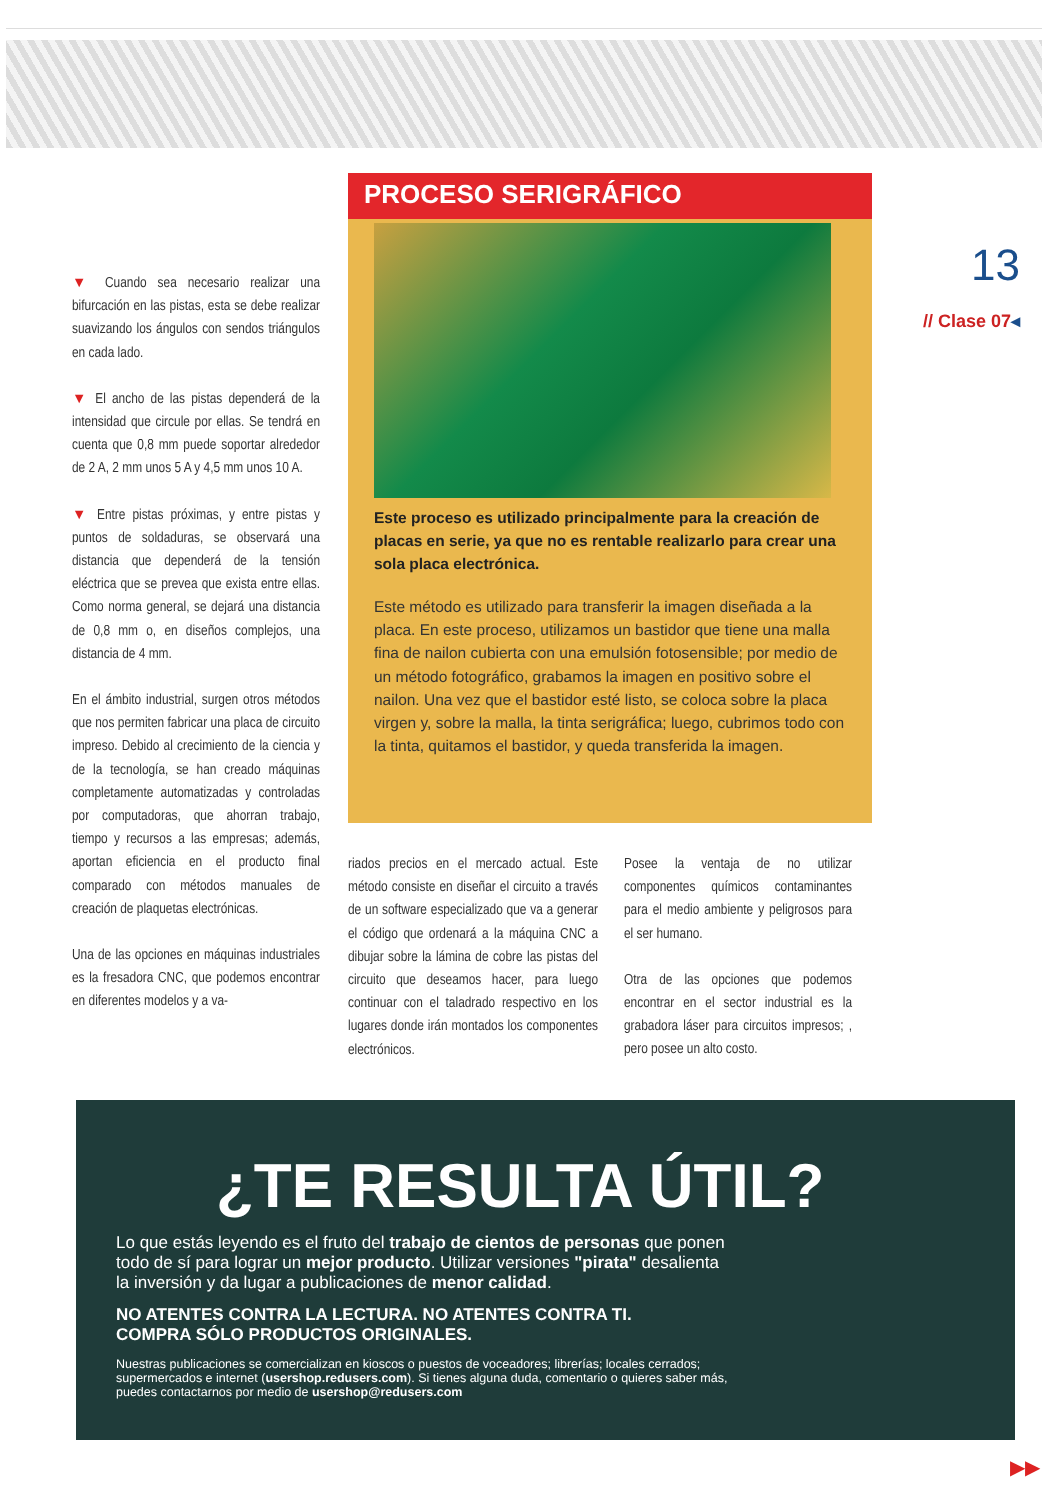▼ Cuando sea necesario realizar una bifurcación en las pistas, esta se debe realizar suavizando los ángulos con sendos triángulos en cada lado.
▼ El ancho de las pistas dependerá de la intensidad que circule por ellas. Se tendrá en cuenta que 0,8 mm puede soportar alrededor de 2 A, 2 mm unos 5 A y 4,5 mm unos 10 A.
▼ Entre pistas próximas, y entre pistas y puntos de soldaduras, se observará una distancia que dependerá de la tensión eléctrica que se prevea que exista entre ellas. Como norma general, se dejará una distancia de 0,8 mm o, en diseños complejos, una distancia de 4 mm.
En el ámbito industrial, surgen otros métodos que nos permiten fabricar una placa de circuito impreso. Debido al crecimiento de la ciencia y de la tecnología, se han creado máquinas completamente automatizadas y controladas por computadoras, que ahorran trabajo, tiempo y recursos a las empresas; además, aportan eficiencia en el producto final comparado con métodos manuales de creación de plaquetas electrónicas.
Una de las opciones en máquinas industriales es la fresadora CNC, que podemos encontrar en diferentes modelos y a va-
PROCESO SERIGRÁFICO
Este proceso es utilizado principalmente para la creación de placas en serie, ya que no es rentable realizarlo para crear una sola placa electrónica.
Este método es utilizado para transferir la imagen diseñada a la placa. En este proceso, utilizamos un bastidor que tiene una malla fina de nailon cubierta con una emulsión fotosensible; por medio de un método fotográfico, grabamos la imagen en positivo sobre el nailon. Una vez que el bastidor esté listo, se coloca sobre la placa virgen y, sobre la malla, la tinta serigráfica; luego, cubrimos todo con la tinta, quitamos el bastidor, y queda transferida la imagen.
riados precios en el mercado actual. Este método consiste en diseñar el circuito a través de un software especializado que va a generar el código que ordenará a la máquina CNC a dibujar sobre la lámina de cobre las pistas del circuito que deseamos hacer, para luego continuar con el taladrado respectivo en los lugares donde irán montados los componentes electrónicos.
Posee la ventaja de no utilizar componentes químicos contaminantes para el medio ambiente y peligrosos para el ser humano.
Otra de las opciones que podemos encontrar en el sector industrial es la grabadora láser para circuitos impresos; , pero posee un alto costo.
13
// Clase 07◂
¿TE RESULTA ÚTIL?
Lo que estás leyendo es el fruto del trabajo de cientos de personas que ponen todo de sí para lograr un mejor producto. Utilizar versiones "pirata" desalienta la inversión y da lugar a publicaciones de menor calidad.
NO ATENTES CONTRA LA LECTURA. NO ATENTES CONTRA TI.
COMPRA SÓLO PRODUCTOS ORIGINALES.
Nuestras publicaciones se comercializan en kioscos o puestos de voceadores; librerías; locales cerrados; supermercados e internet (usershop.redusers.com). Si tienes alguna duda, comentario o quieres saber más, puedes contactarnos por medio de usershop@redusers.com
▶▶